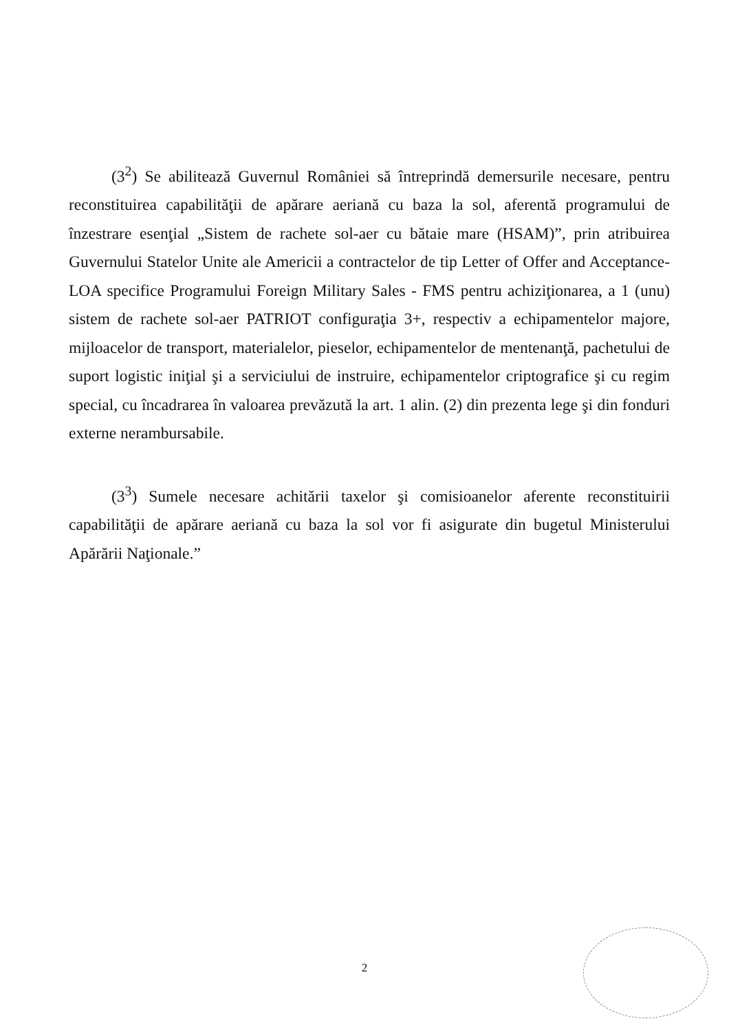(3<sup>2</sup>) Se abilitează Guvernul României să întreprindă demersurile necesare, pentru reconstituirea capabilităţii de apărare aeriană cu baza la sol, aferentă programului de înzestrare esenţial „Sistem de rachete sol-aer cu bătaie mare (HSAM)”, prin atribuirea Guvernului Statelor Unite ale Americii a contractelor de tip Letter of Offer and Acceptance-LOA specifice Programului Foreign Military Sales - FMS pentru achiziţionarea, a 1 (unu) sistem de rachete sol-aer PATRIOT configuraţia 3+, respectiv a echipamentelor majore, mijloacelor de transport, materialelor, pieselor, echipamentelor de mentenanţă, pachetului de suport logistic iniţial şi a serviciului de instruire, echipamentelor criptografice şi cu regim special, cu încadrarea în valoarea prevăzută la art. 1 alin. (2) din prezenta lege şi din fonduri externe nerambursabile.
(3<sup>3</sup>) Sumele necesare achitării taxelor şi comisioanelor aferente reconstituirii capabilităţii de apărare aeriană cu baza la sol vor fi asigurate din bugetul Ministerului Apărării Naţionale.”
2